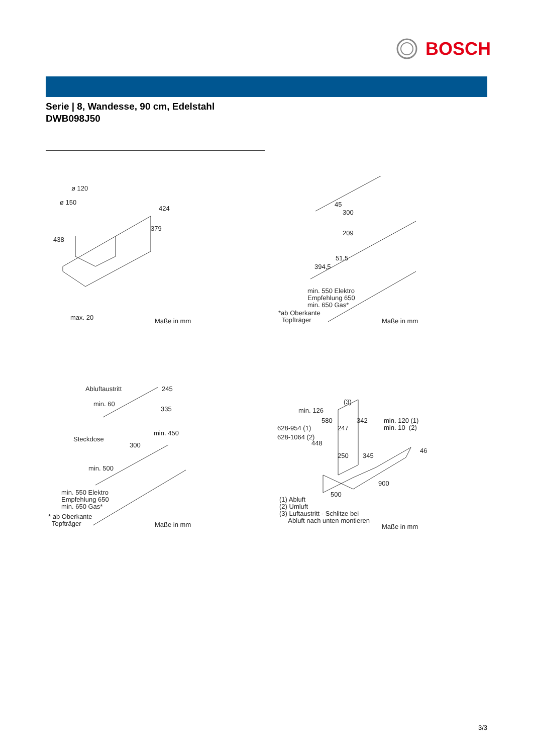BOSCH
Serie | 8, Wandesse, 90 cm, Edelstahl
DWB098J50
ø 120
ø 150
424
379
438
max. 20
Maße in mm
45
300
209
51,5
394,5
min. 550 Elektro Empfehlung 650 min. 650 Gas*
*ab Oberkante Topfträger
Maße in mm
Abluftaustritt
245
min. 60
335
Steckdose
min. 450
300
min. 500
min. 550 Elektro Empfehlung 650 min. 650 Gas*
* ab Oberkante Topfträger
Maße in mm
(3)
min. 126
580
342
min. 120 (1) min. 10 (2)
628-954 (1)
247
628-1064 (2)
448
46
250
345
900
500
(1) Abluft (2) Umluft (3) Luftaustritt - Schlitze bei Abluft nach unten montieren
Maße in mm
3/3